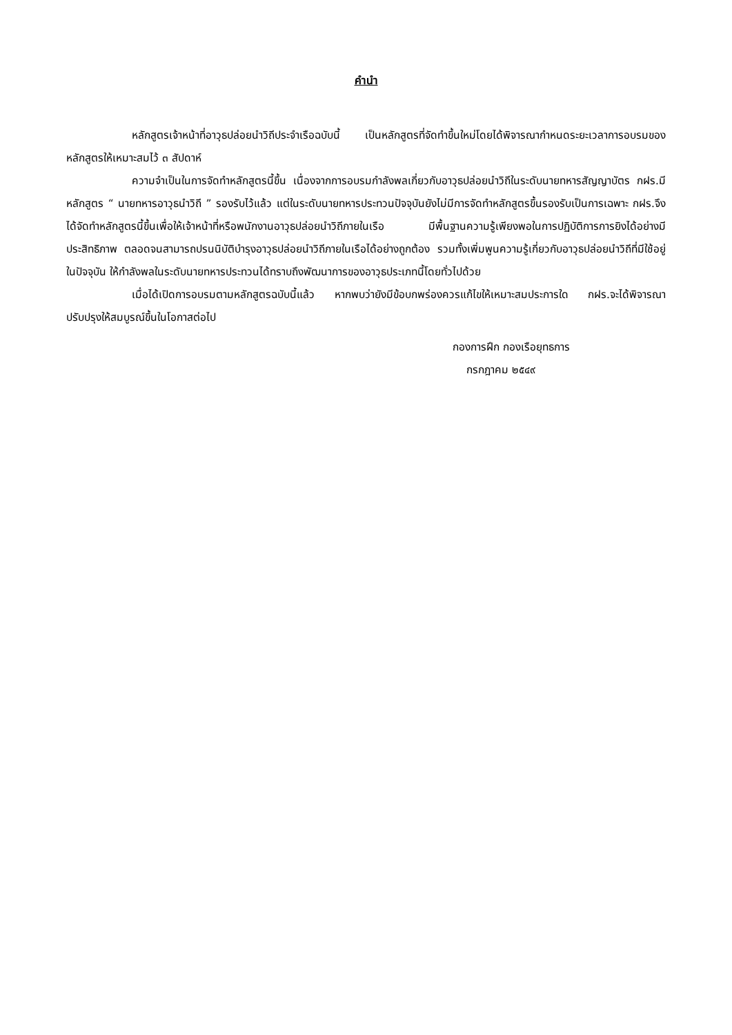คำนำ
หลักสูตรเจ้าหน้าที่อาวุธปล่อยนำวิถีประจำเรือฉบับนี้ เป็นหลักสูตรที่จัดทำขึ้นใหม่โดยได้พิจารณากำหนดระยะเวลาการอบรมของหลักสูตรให้เหมาะสมไว้ ๓ สัปดาห์
ความจำเป็นในการจัดทำหลักสูตรนี้ขึ้น เนื่องจากการอบรมกำลังพลเกี่ยวกับอาวุธปล่อยนำวิถีในระดับนายทหารสัญญาบัตร กฝร.มีหลักสูตร “ นายทหารอาวุธนำวิถี ” รองรับไว้แล้ว แต่ในระดับนายทหารประทวนปัจจุบันยังไม่มีการจัดทำหลักสูตรขึ้นรองรับเป็นการเฉพาะ กฝร.จึงได้จัดทำหลักสูตรนี้ขึ้นเพื่อให้เจ้าหน้าที่หรือพนักงานอาวุธปล่อยนำวิถีภายในเรือ มีพื้นฐานความรู้เพียงพอในการปฏิบัติการการยิงได้อย่างมีประสิทธิภาพ ตลอดจนสามารถปรนนิบัติบำรุงอาวุธปล่อยนำวิถีภายในเรือได้อย่างถูกต้อง รวมทั้งเพิ่มพูนความรู้เกี่ยวกับอาวุธปล่อยนำวิถีที่มีใช้อยู่ในปัจจุบัน ให้กำลังพลในระดับนายทหารประทวนได้ทราบถึงพัฒนาการของอาวุธประเภทนี้โดยทั่วไปด้วย
เมื่อได้เปิดการอบรมตามหลักสูตรฉบับนี้แล้ว หากพบว่ายังมีข้อบกพร่องควรแก้ไขให้เหมาะสมประการใด กฝร.จะได้พิจารณาปรับปรุงให้สมบูรณ์ขึ้นในโอกาสต่อไป
กองการฝึก กองเรือยุทธการ
กรกฎาคม ๒๕๔๙